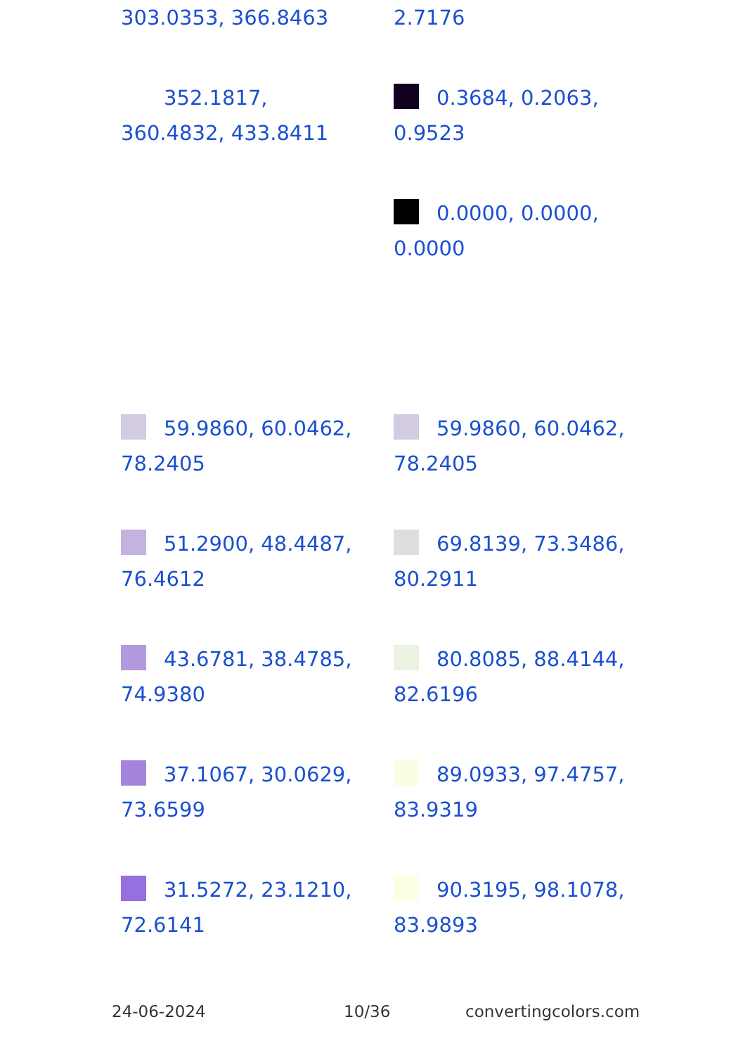303.0353, 366.8463 2.7176
352.1817, 360.4832, 433.8411
0.3684, 0.2063, 0.9523
0.0000, 0.0000, 0.0000
59.9860, 60.0462, 78.2405
59.9860, 60.0462, 78.2405
51.2900, 48.4487, 76.4612
69.8139, 73.3486, 80.2911
43.6781, 38.4785, 74.9380
80.8085, 88.4144, 82.6196
37.1067, 30.0629, 73.6599
89.0933, 97.4757, 83.9319
31.5272, 23.1210, 72.6141
90.3195, 98.1078, 83.9893
24-06-2024 10/36 convertingcolors.com